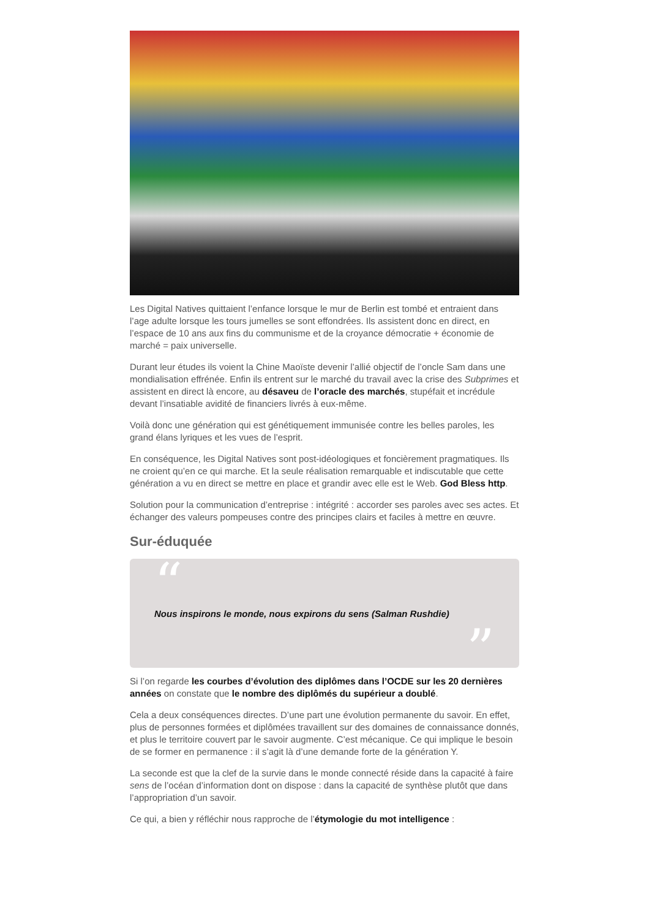Les Digital Natives quittaient l’enfance lorsque le mur de Berlin est tombé et entraient dans l’age adulte lorsque les tours jumelles se sont effondrées. Ils assistent donc en direct, en l’espace de 10 ans aux fins du communisme et de la croyance démocratie + économie de marché = paix universelle.
Durant leur études ils voient la Chine Maoïste devenir l’allié objectif de l’oncle Sam dans une mondialisation effrénée. Enfin ils entrent sur le marché du travail avec la crise des Subprimes et assistent en direct là encore, au désaveu de l’oracle des marchés, stupéfait et incrédule devant l’insatiable avidité de financiers livrés à eux-même.
Voilà donc une génération qui est génétiquement immunisée contre les belles paroles, les grand élans lyriques et les vues de l’esprit.
En conséquence, les Digital Natives sont post-idéologiques et foncièrement pragmatiques. Ils ne croient qu’en ce qui marche. Et la seule réalisation remarquable et indiscutable que cette génération a vu en direct se mettre en place et grandir avec elle est le Web. God Bless http.
Solution pour la communication d’entreprise : intégrité : accorder ses paroles avec ses actes. Et échanger des valeurs pompeuses contre des principes clairs et faciles à mettre en œuvre.
Sur-éduquée
“
Nous inspirons le monde, nous expirons du sens (Salman Rushdie)
”
Si l’on regarde les courbes d’évolution des diplômes dans l’OCDE sur les 20 dernières années on constate que le nombre des diplômés du supérieur a doublé.
Cela a deux conséquences directes. D’une part une évolution permanente du savoir. En effet, plus de personnes formées et diplômées travaillent sur des domaines de connaissance donnés, et plus le territoire couvert par le savoir augmente. C’est mécanique. Ce qui implique le besoin de se former en permanence : il s’agit là d’une demande forte de la génération Y.
La seconde est que la clef de la survie dans le monde connecté réside dans la capacité à faire sens de l’océan d’information dont on dispose : dans la capacité de synthèse plutôt que dans l’appropriation d’un savoir.
Ce qui, a bien y réfléchir nous rapproche de l’étymologie du mot intelligence :